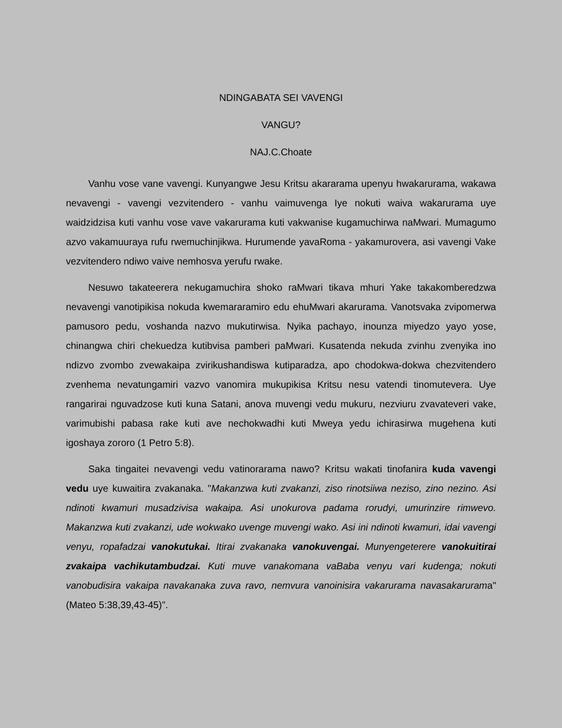NDINGABATA SEI VAVENGI
VANGU?
NAJ.C.Choate
Vanhu vose vane vavengi. Kunyangwe Jesu Kritsu akararama upenyu hwakarurama, wakawa nevavengi - vavengi vezvitendero - vanhu vaimuvenga Iye nokuti waiva wakarurama uye waidzidzisa kuti vanhu vose vave vakarurama kuti vakwanise kugamuchirwa naMwari. Mumagumo azvo vakamuuraya rufu rwemuchinjikwa. Hurumende yavaRoma - yakamurovera, asi vavengi Vake vezvitendero ndiwo vaive nemhosva yerufu rwake.
Nesuwo takateerera nekugamuchira shoko raMwari tikava mhuri Yake takakomberedzwa nevavengi vanotipikisa nokuda kwemararamiro edu ehuMwari akarurama. Vanotsvaka zvipomerwa pamusoro pedu, voshanda nazvo mukutirwisa. Nyika pachayo, inounza miyedzo yayo yose, chinangwa chiri chekuedza kutibvisa pamberi paMwari. Kusatenda nekuda zvinhu zvenyika ino ndizvo zvombo zvewakaipa zvirikushandiswa kutiparadza, apo chodokwa-dokwa chezvitendero zvenhema nevatungamiri vazvo vanomira mukupikisa Kritsu nesu vatendi tinomutevera. Uye rangarirai nguvadzose kuti kuna Satani, anova muvengi vedu mukuru, nezviuru zvavateveri vake, varimubishi pabasa rake kuti ave nechokwadhi kuti Mweya yedu ichirasirwa mugehena kuti igoshaya zororo (1 Petro 5:8).
Saka tingaitei nevavengi vedu vatinorarama nawo? Kritsu wakati tinofanira kuda vavengi vedu uye kuwaitira zvakanaka. "Makanzwa kuti zvakanzi, ziso rinotsiiwa neziso, zino nezino. Asi ndinoti kwamuri musadzivisa wakaipa. Asi unokurova padama rorudyi, umurinzire rimwevo. Makanzwa kuti zvakanzi, ude wokwako uvenge muvengi wako. Asi ini ndinoti kwamuri, idai vavengi venyu, ropafadzai vanokutukai. Itirai zvakanaka vanokuvengai. Munyengeterere vanokuitirai zvakaipa vachikutambudzai. Kuti muve vanakomana vaBaba venyu vari kudenga; nokuti vanobudisira vakaipa navakanaka zuva ravo, nemvura vanoinisira vakarurama navasakarurama" (Mateo 5:38,39,43-45)".